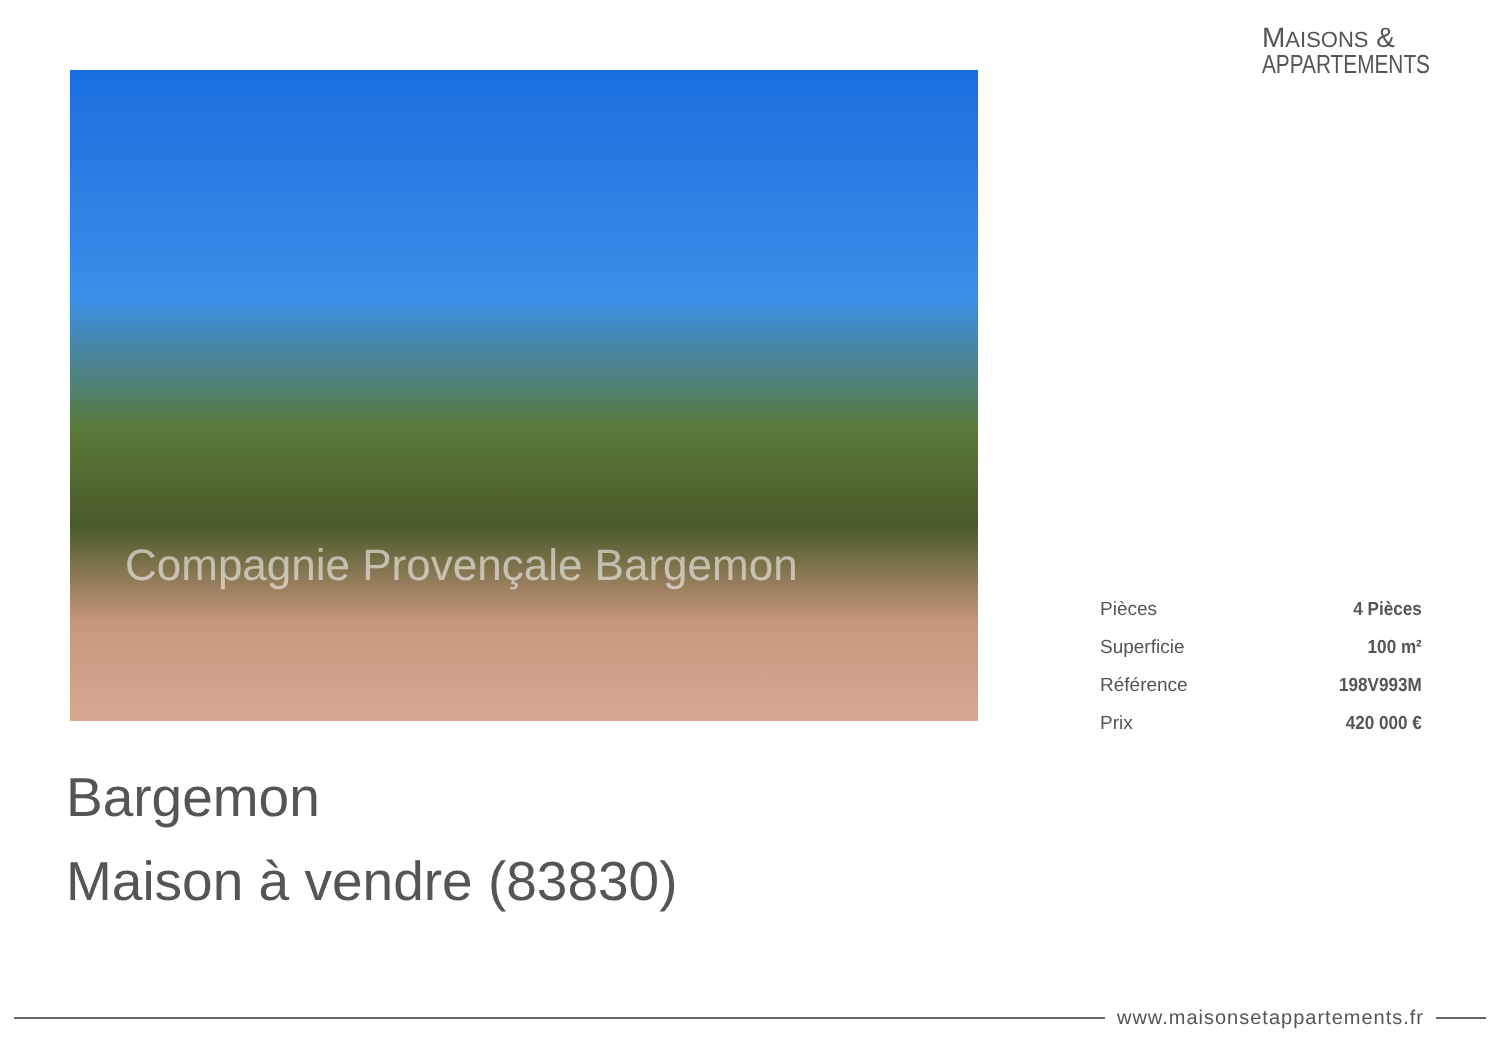MAISONS &
APPARTEMENTS
Compagnie Provençale Bargemon
| Pièces | 4 Pièces |
| Superficie | 100 m² |
| Référence | 198V993M |
| Prix | 420 000 € |
Bargemon
Maison à vendre (83830)
www.maisonsetappartements.fr